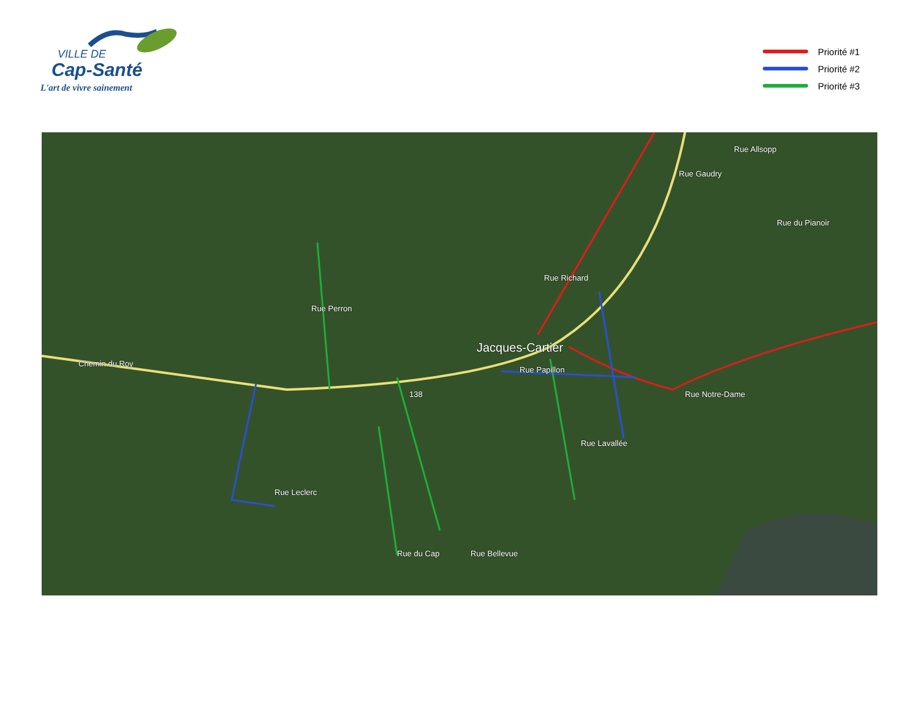VILLE DE
Cap-Santé
L'art de vivre sainement
Priorité #1
Priorité #2
Priorité #3
Chemin du Roy
138
Rue Perron
Jacques-Cartier
Rue Papillon
Rue Richard
Rue Notre-Dame
Rue Allsopp
Rue Gaudry
Rue du Pianoir
Rue Lavallée
Rue Leclerc
Rue du Cap Rue Bellevue